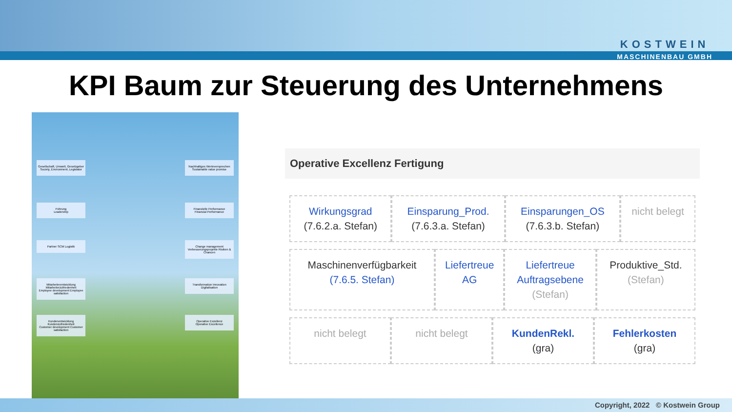KOSTWEIN
MASCHINENBAU GMBH
KPI Baum zur Steuerung des Unternehmens
Gesellschaft, Umwelt, Gesetzgeber
Society, Environment, Legislator
Nachhaltiges Werteversprechen
Sustainable value promise
Führung
Leadership
Finanzielle Performance
Financial Performance
Partner SCM Logistik
Change management Verbesserungsprojekte Risiken & Chancen
Mitarbeiterentwicklung Mitarbeiterzufriedenheit
Employee development Employee satisfaction
Transformation Innovation Digitalisation
Kundenentwicklung Kundenzufriedenheit
Customer development Customer satisfaction
Operative Exzellenz
Operative Excellence
Operative Excellenz Fertigung
| Wirkungsgrad (7.6.2.a. Stefan) | Einsparung_Prod. (7.6.3.a. Stefan) | Einsparungen_OS (7.6.3.b. Stefan) | nicht belegt |
| Maschinenverfügbarkeit (7.6.5. Stefan) | Liefertreue AG | Liefertreue Auftragsebene (Stefan) | Produktive_Std. (Stefan) |
| nicht belegt | nicht belegt | KundenRekl. (gra) | Fehlerkosten (gra) |
Copyright, 2022 © Kostwein Group